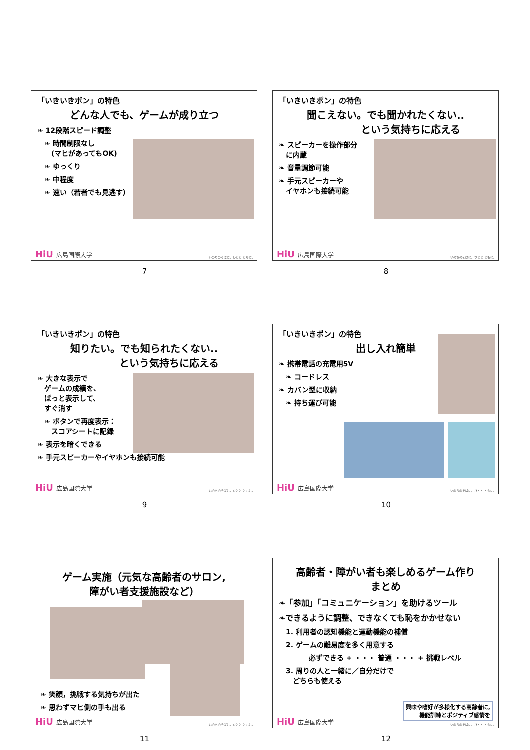「いきいきポン」の特色
どんな人でも、ゲームが成り立つ
❧ 12段階スピード調整
❧ 時間制限なし
　(マヒがあってもOK)
❧ ゆっくり
❧ 中程度
❧ 速い（若者でも見逃す）
HiU 広島国際大学
いのちのそばに。ひとと ともに。
7
「いきいきポン」の特色
聞こえない。でも聞かれたくない..
　　　　　という気持ちに応える
❧ スピーカーを操作部分
　に内蔵
❧ 音量調節可能
❧ 手元スピーカーや
　イヤホンも接続可能
HiU 広島国際大学
いのちのそばに。ひとと ともに。
8
「いきいきポン」の特色
知りたい。でも知られたくない..
　　　　　という気持ちに応える
❧ 大きな表示で
　ゲームの成績を、
　ぱっと表示して、
　すぐ消す
❧ ボタンで再度表示：
　スコアシートに記録
❧ 表示を暗くできる
❧ 手元スピーカーやイヤホンも接続可能
HiU 広島国際大学
いのちのそばに。ひとと ともに。
9
「いきいきポン」の特色
出し入れ簡単
❧ 携帯電話の充電用5V
❧ コードレス
❧ カバン型に収納
❧ 持ち運び可能
HiU 広島国際大学
いのちのそばに。ひとと ともに。
10
ゲーム実施（元気な高齢者のサロン,
障がい者支援施設など）
❧ 笑顔，挑戦する気持ちが出た
❧ 思わずマヒ側の手も出る
HiU 広島国際大学
いのちのそばに。ひとと ともに。
11
高齢者・障がい者も楽しめるゲーム作り
まとめ
❧「参加」「コミュニケーション」を助けるツール
❧できるように調整、できなくても恥をかかせない
1. 利用者の認知機能と運動機能の補償
2. ゲームの難易度を多く用意する
必ずできる + ・・・ 普通 ・・・ + 挑戦レベル
3. 周りの人と一緒に／自分だけで
　どちらも使える
興味や嗜好が多様化する高齢者に,
機能訓練とポジティブ感情を
HiU 広島国際大学
いのちのそばに。ひとと ともに。
12